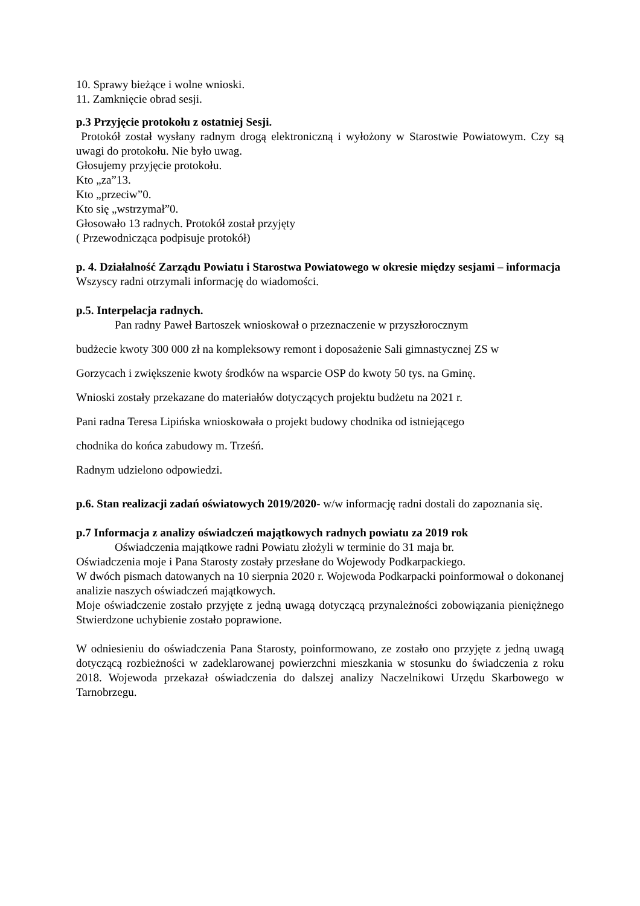10. Sprawy bieżące i wolne wnioski.
11. Zamknięcie obrad sesji.
p.3 Przyjęcie protokołu z ostatniej Sesji.
Protokół został wysłany radnym drogą elektroniczną i wyłożony w Starostwie Powiatowym. Czy są uwagi do protokołu. Nie było uwag.
Głosujemy przyjęcie protokołu.
Kto „za”13.
Kto „przeciw”0.
Kto się „wstrzymał”0.
Głosowało 13 radnych. Protokół został przyjęty
( Przewodnicząca podpisuje protokół)
p. 4. Działalność Zarządu Powiatu i Starostwa Powiatowego w okresie między sesjami – informacja
Wszyscy radni otrzymali informację do wiadomości.
p.5. Interpelacja radnych.
Pan radny Paweł Bartoszek wnioskował o przeznaczenie w przyszłorocznym
budżecie kwoty 300 000 zł na kompleksowy remont i doposażenie Sali gimnastycznej ZS w
Gorzycach i zwiększenie kwoty środków na wsparcie OSP do kwoty 50 tys. na Gminę.
Wnioski zostały przekazane do materiałów dotyczących projektu budżetu na 2021 r.
Pani radna Teresa Lipińska wnioskowała o projekt budowy chodnika od istniejącego
chodnika do końca zabudowy m. Trześń.
Radnym udzielono odpowiedzi.
p.6. Stan realizacji zadań oświatowych 2019/2020- w/w informację radni dostali do zapoznania się.
p.7 Informacja z analizy oświadczeń majątkowych radnych powiatu za 2019 rok
Oświadczenia majątkowe radni Powiatu złożyli w terminie do 31 maja br.
Oświadczenia moje i Pana Starosty zostały przesłane do Wojewody Podkarpackiego.
W dwóch pismach datowanych na 10 sierpnia 2020 r. Wojewoda Podkarpacki poinformował o dokonanej analizie naszych oświadczeń majątkowych.
Moje oświadczenie zostało przyjęte z jedną uwagą dotyczącą przynależności zobowiązania pieniężnego Stwierdzone uchybienie zostało poprawione.
W odniesieniu do oświadczenia Pana Starosty, poinformowano, ze zostało ono przyjęte z jedną uwagą dotyczącą rozbieżności w zadeklarowanej powierzchni mieszkania w stosunku do świadczenia z roku 2018. Wojewoda przekazał oświadczenia do dalszej analizy Naczelnikowi Urzędu Skarbowego w Tarnobrzegu.